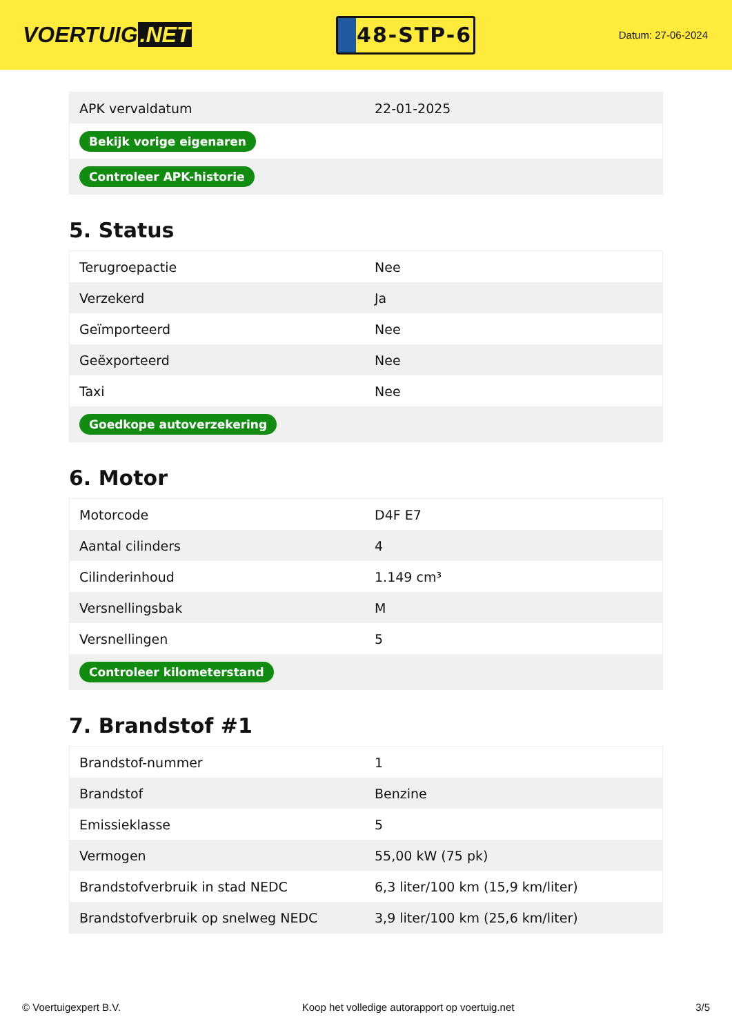VOERTUIG.NET
48-STP-6
Datum: 27-06-2024
| APK vervaldatum | 22-01-2025 |
| Bekijk vorige eigenaren | |
| Controleer APK-historie | |
5. Status
| Terugroepactie | Nee |
| Verzekerd | Ja |
| Geïmporteerd | Nee |
| Geëxporteerd | Nee |
| Taxi | Nee |
| Goedkope autoverzekering | |
6. Motor
| Motorcode | D4F E7 |
| Aantal cilinders | 4 |
| Cilinderinhoud | 1.149 cm³ |
| Versnellingsbak | M |
| Versnellingen | 5 |
| Controleer kilometerstand | |
7. Brandstof #1
| Brandstof-nummer | 1 |
| Brandstof | Benzine |
| Emissieklasse | 5 |
| Vermogen | 55,00 kW (75 pk) |
| Brandstofverbruik in stad NEDC | 6,3 liter/100 km (15,9 km/liter) |
| Brandstofverbruik op snelweg NEDC | 3,9 liter/100 km (25,6 km/liter) |
© Voertuigexpert B.V. Koop het volledige autorapport op voertuig.net 3/5